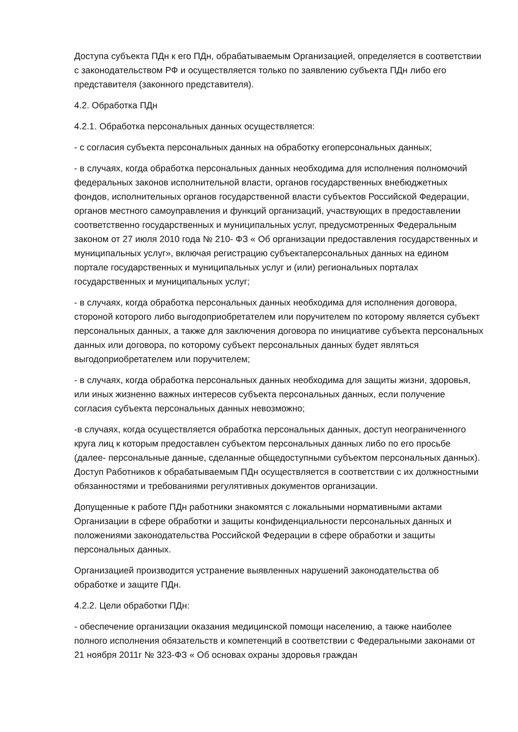Доступа субъекта ПДн к его ПДн, обрабатываемым Организацией, определяется в соответствии с законодательством РФ и осуществляется только по заявлению субъекта ПДн либо его представителя (законного представителя).
4.2. Обработка ПДн
4.2.1. Обработка персональных данных осуществляется:
- с согласия субъекта персональных данных на обработку егоперсональных данных;
- в случаях, когда обработка персональных данных необходима для исполнения полномочий федеральных законов исполнительной власти, органов государственных внебюджетных фондов, исполнительных органов государственной власти субъектов Российской Федерации, органов местного самоуправления и функций организаций, участвующих в предоставлении соответственно государственных и муниципальных услуг, предусмотренных Федеральным законом от 27 июля 2010 года № 210- ФЗ « Об организации предоставления государственных и муниципальных услуг», включая регистрацию субъектаперсональных данных на едином портале государственных и муниципальных услуг и (или) региональных порталах государственных и муниципальных услуг;
- в случаях, когда обработка персональных данных необходима для исполнения договора, стороной которого либо выгодоприобретателем или поручителем по которому является субъект персональных данных, а также для заключения договора по инициативе субъекта персональных данных или договора, по которому субъект персональных данных будет являться выгодоприобретателем или поручителем;
- в случаях, когда обработка персональных данных необходима для защиты жизни, здоровья, или иных жизненно важных интересов субъекта персональных данных, если получение согласия субъекта персональных данных невозможно;
-в случаях, когда осуществляется обработка персональных данных, доступ неограниченного круга лиц к которым предоставлен субъектом персональных данных либо по его просьбе (далее- персональные данные, сделанные общедоступными субъектом персональных данных). Доступ Работников к обрабатываемым ПДн осуществляется в соответствии с их должностными обязанностями и требованиями регулятивных документов организации.
Допущенные к работе ПДн работники знакомятся с локальными нормативными актами Организации в сфере обработки и защиты конфиденциальности персональных данных и положениями законодательства Российской Федерации в сфере обработки и защиты персональных данных.
Организацией производится устранение выявленных нарушений законодательства об обработке и защите ПДн.
4.2.2. Цели обработки ПДн:
- обеспечение организации оказания медицинской помощи населению, а также наиболее полного исполнения обязательств и компетенций в соответствии с Федеральными законами от 21 ноября 2011г № 323-ФЗ « Об основах охраны здоровья граждан